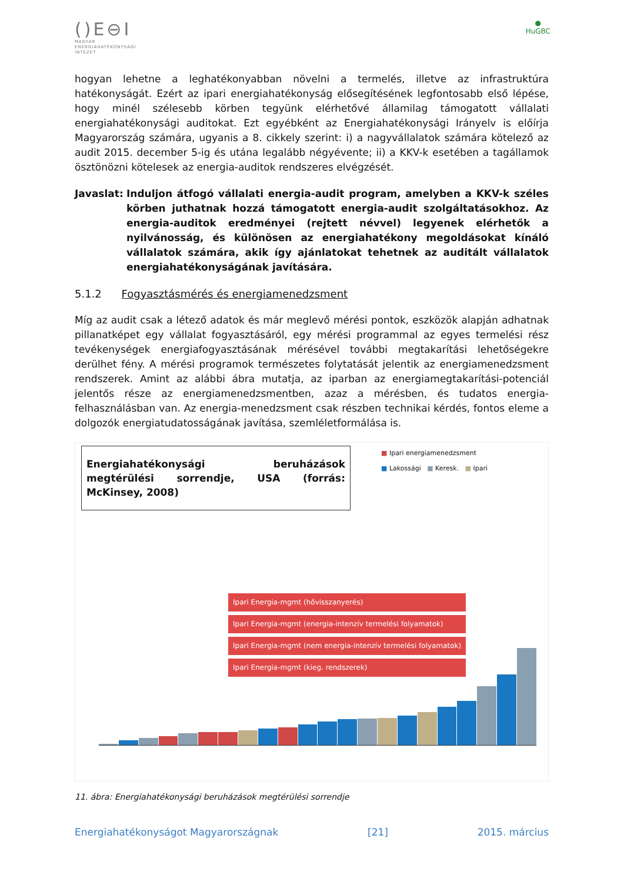()E⊖I
MAGYAR
ENERGIAHATÉKONYSÁGI
INTÉZET
●
HuGBC
hogyan lehetne a leghatékonyabban növelni a termelés, illetve az infrastruktúra hatékonyságát. Ezért az ipari energiahatékonyság elősegítésének legfontosabb első lépése, hogy minél szélesebb körben tegyünk elérhetővé államilag támogatott vállalati energiahatékonysági auditokat. Ezt egyébként az Energiahatékonysági Irányelv is előírja Magyarország számára, ugyanis a 8. cikkely szerint: i) a nagyvállalatok számára kötelező az audit 2015. december 5-ig és utána legalább négyévente; ii) a KKV-k esetében a tagállamok ösztönözni kötelesek az energia-auditok rendszeres elvégzését.
Javaslat:
Induljon átfogó vállalati energia-audit program, amelyben a KKV-k széles körben juthatnak hozzá támogatott energia-audit szolgáltatásokhoz. Az energia-auditok eredményei (rejtett névvel) legyenek elérhetők a nyilvánosság, és különösen az energiahatékony megoldásokat kínáló vállalatok számára, akik így ajánlatokat tehetnek az auditált vállalatok energiahatékonyságának javítására.
5.1.2 Fogyasztásmérés és energiamenedzsment
Míg az audit csak a létező adatok és már meglevő mérési pontok, eszközök alapján adhatnak pillanatképet egy vállalat fogyasztásáról, egy mérési programmal az egyes termelési rész tevékenységek energiafogyasztásának mérésével további megtakarítási lehetőségekre derülhet fény. A mérési programok természetes folytatását jelentik az energiamenedzsment rendszerek. Amint az alábbi ábra mutatja, az iparban az energiamegtakarítási-potenciál jelentős része az energiamenedzsmentben, azaz a mérésben, és tudatos energia-felhasználásban van. Az energia-menedzsment csak részben technikai kérdés, fontos eleme a dolgozók energiatudatosságának javítása, szemléletformálása is.
Energiahatékonysági beruházások megtérülési sorrendje, USA (forrás: McKinsey, 2008)
■ Ipari energiamenedzsment
■ Lakossági ■ Keresk. ■ Ipari
Ipari Energia-mgmt (hővisszanyerés)
Ipari Energia-mgmt (energia-intenzív termelési folyamatok)
Ipari Energia-mgmt (nem energia-intenzív termelési folyamatok)
Ipari Energia-mgmt (kieg. rendszerek)
11. ábra: Energiahatékonysági beruházások megtérülési sorrendje
Energiahatékonyságot Magyarországnak [21] 2015. március